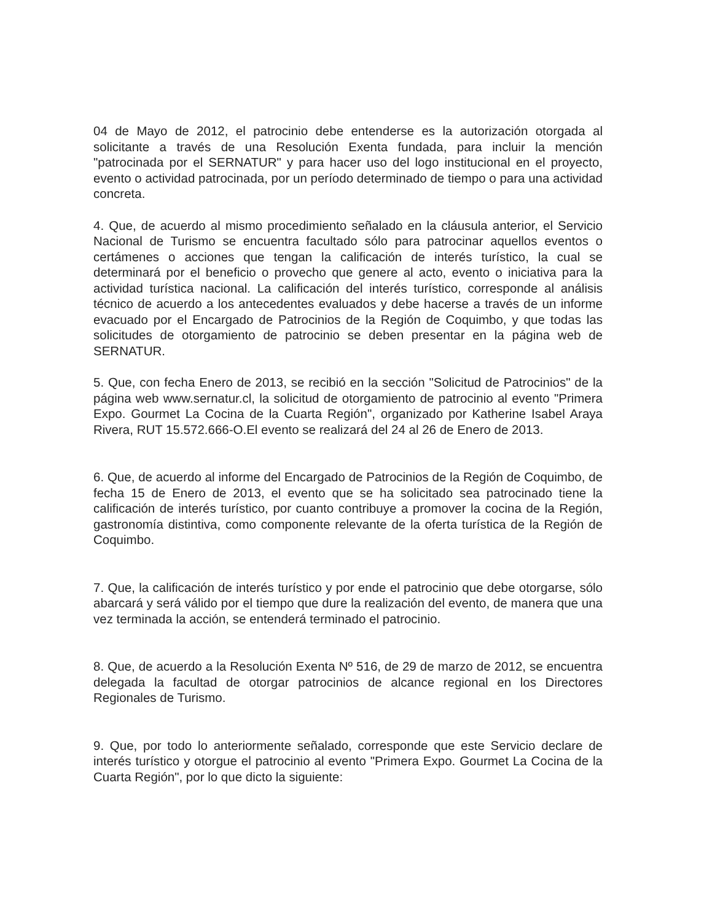04 de Mayo de 2012, el patrocinio debe entenderse es la autorización otorgada al solicitante a través de una Resolución Exenta fundada, para incluir la mención "patrocinada por el SERNATUR" y para hacer uso del logo institucional en el proyecto, evento o actividad patrocinada, por un período determinado de tiempo o para una actividad concreta.
4. Que, de acuerdo al mismo procedimiento señalado en la cláusula anterior, el Servicio Nacional de Turismo se encuentra facultado sólo para patrocinar aquellos eventos o certámenes o acciones que tengan la calificación de interés turístico, la cual se determinará por el beneficio o provecho que genere al acto, evento o iniciativa para la actividad turística nacional. La calificación del interés turístico, corresponde al análisis técnico de acuerdo a los antecedentes evaluados y debe hacerse a través de un informe evacuado por el Encargado de Patrocinios de la Región de Coquimbo, y que todas las solicitudes de otorgamiento de patrocinio se deben presentar en la página web de SERNATUR.
5. Que, con fecha Enero de 2013, se recibió en la sección "Solicitud de Patrocinios" de la página web www.sernatur.cl, la solicitud de otorgamiento de patrocinio al evento "Primera Expo. Gourmet La Cocina de la Cuarta Región", organizado por Katherine Isabel Araya Rivera, RUT 15.572.666-O.El evento se realizará del 24 al 26 de Enero de 2013.
6. Que, de acuerdo al informe del Encargado de Patrocinios de la Región de Coquimbo, de fecha 15 de Enero de 2013, el evento que se ha solicitado sea patrocinado tiene la calificación de interés turístico, por cuanto contribuye a promover la cocina de la Región, gastronomía distintiva, como componente relevante de la oferta turística de la Región de Coquimbo.
7. Que, la calificación de interés turístico y por ende el patrocinio que debe otorgarse, sólo abarcará y será válido por el tiempo que dure la realización del evento, de manera que una vez terminada la acción, se entenderá terminado el patrocinio.
8. Que, de acuerdo a la Resolución Exenta Nº 516, de 29 de marzo de 2012, se encuentra delegada la facultad de otorgar patrocinios de alcance regional en los Directores Regionales de Turismo.
9. Que, por todo lo anteriormente señalado, corresponde que este Servicio declare de interés turístico y otorgue el patrocinio al evento "Primera Expo. Gourmet La Cocina de la Cuarta Región", por lo que dicto la siguiente: